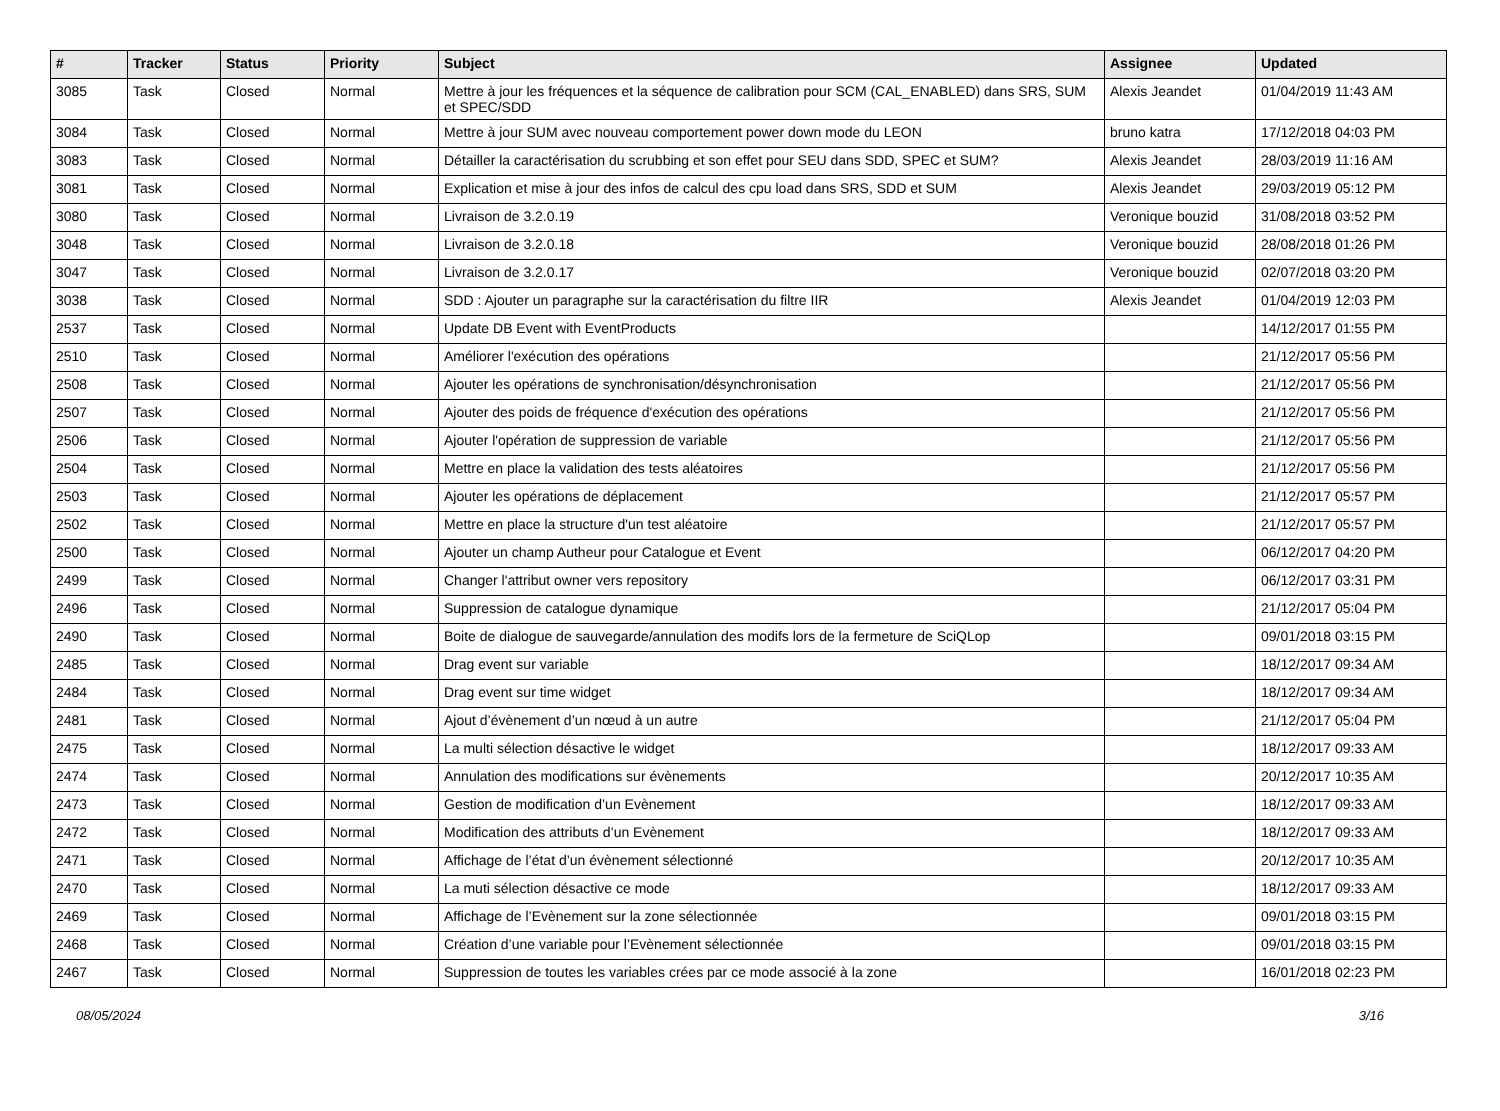| # | Tracker | Status | Priority | Subject | Assignee | Updated |
| --- | --- | --- | --- | --- | --- | --- |
| 3085 | Task | Closed | Normal | Mettre à jour les fréquences et la séquence de calibration pour SCM (CAL_ENABLED) dans SRS, SUM et SPEC/SDD | Alexis Jeandet | 01/04/2019 11:43 AM |
| 3084 | Task | Closed | Normal | Mettre à jour SUM avec nouveau comportement power down mode du LEON | bruno katra | 17/12/2018 04:03 PM |
| 3083 | Task | Closed | Normal | Détailler la caractérisation du scrubbing et son effet pour SEU dans SDD, SPEC et SUM? | Alexis Jeandet | 28/03/2019 11:16 AM |
| 3081 | Task | Closed | Normal | Explication et mise à jour des infos de calcul des cpu load dans SRS, SDD et SUM | Alexis Jeandet | 29/03/2019 05:12 PM |
| 3080 | Task | Closed | Normal | Livraison de 3.2.0.19 | Veronique bouzid | 31/08/2018 03:52 PM |
| 3048 | Task | Closed | Normal | Livraison de 3.2.0.18 | Veronique bouzid | 28/08/2018 01:26 PM |
| 3047 | Task | Closed | Normal | Livraison de 3.2.0.17 | Veronique bouzid | 02/07/2018 03:20 PM |
| 3038 | Task | Closed | Normal | SDD : Ajouter un paragraphe sur la caractérisation du filtre IIR | Alexis Jeandet | 01/04/2019 12:03 PM |
| 2537 | Task | Closed | Normal | Update DB Event with EventProducts | | 14/12/2017 01:55 PM |
| 2510 | Task | Closed | Normal | Améliorer l'exécution des opérations | | 21/12/2017 05:56 PM |
| 2508 | Task | Closed | Normal | Ajouter les opérations de synchronisation/désynchronisation | | 21/12/2017 05:56 PM |
| 2507 | Task | Closed | Normal | Ajouter des poids de fréquence d'exécution des opérations | | 21/12/2017 05:56 PM |
| 2506 | Task | Closed | Normal | Ajouter l'opération de suppression de variable | | 21/12/2017 05:56 PM |
| 2504 | Task | Closed | Normal | Mettre en place la validation des tests aléatoires | | 21/12/2017 05:56 PM |
| 2503 | Task | Closed | Normal | Ajouter les opérations de déplacement | | 21/12/2017 05:57 PM |
| 2502 | Task | Closed | Normal | Mettre en place la structure d'un test aléatoire | | 21/12/2017 05:57 PM |
| 2500 | Task | Closed | Normal | Ajouter un champ Autheur pour Catalogue et Event | | 06/12/2017 04:20 PM |
| 2499 | Task | Closed | Normal | Changer l'attribut owner vers repository | | 06/12/2017 03:31 PM |
| 2496 | Task | Closed | Normal | Suppression de catalogue dynamique | | 21/12/2017 05:04 PM |
| 2490 | Task | Closed | Normal | Boite de dialogue de sauvegarde/annulation des modifs lors de la fermeture de SciQLop | | 09/01/2018 03:15 PM |
| 2485 | Task | Closed | Normal | Drag event sur variable | | 18/12/2017 09:34 AM |
| 2484 | Task | Closed | Normal | Drag event sur time widget | | 18/12/2017 09:34 AM |
| 2481 | Task | Closed | Normal | Ajout d’évènement d’un nœud à un autre | | 21/12/2017 05:04 PM |
| 2475 | Task | Closed | Normal | La multi sélection désactive le widget | | 18/12/2017 09:33 AM |
| 2474 | Task | Closed | Normal | Annulation des modifications sur évènements | | 20/12/2017 10:35 AM |
| 2473 | Task | Closed | Normal | Gestion de modification d’un Evènement | | 18/12/2017 09:33 AM |
| 2472 | Task | Closed | Normal | Modification des attributs d’un Evènement | | 18/12/2017 09:33 AM |
| 2471 | Task | Closed | Normal | Affichage de l’état d’un évènement sélectionné | | 20/12/2017 10:35 AM |
| 2470 | Task | Closed | Normal | La muti sélection désactive ce mode | | 18/12/2017 09:33 AM |
| 2469 | Task | Closed | Normal | Affichage de l’Evènement sur la zone sélectionnée | | 09/01/2018 03:15 PM |
| 2468 | Task | Closed | Normal | Création d’une variable pour l’Evènement sélectionnée | | 09/01/2018 03:15 PM |
| 2467 | Task | Closed | Normal | Suppression de toutes les variables crées par ce mode associé à la zone | | 16/01/2018 02:23 PM |
08/05/2024 3/16